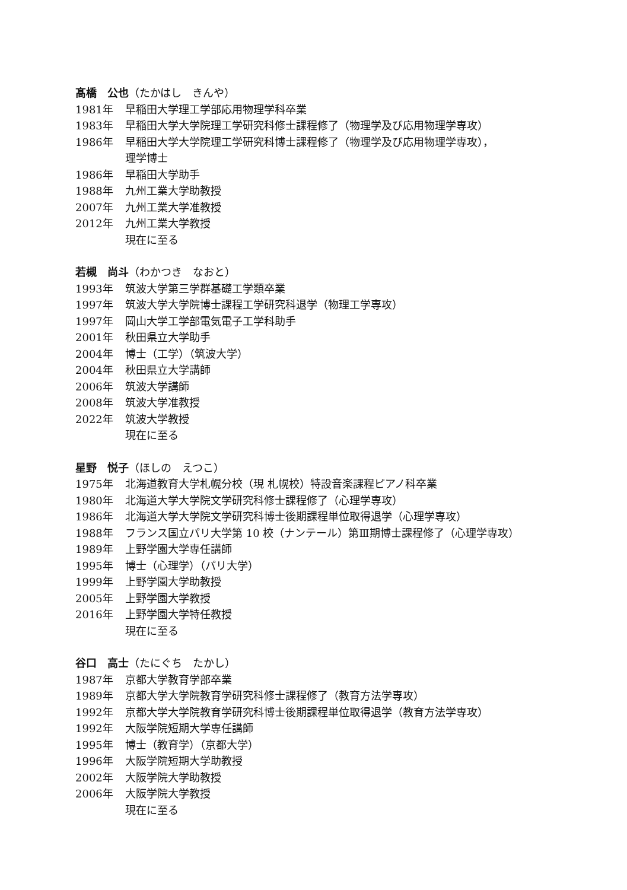髙橋　公也（たかはし　きんや）
1981年 早稲田大学理工学部応用物理学科卒業
1983年 早稲田大学大学院理工学研究科修士課程修了（物理学及び応用物理学専攻）
1986年 早稲田大学大学院理工学研究科博士課程修了（物理学及び応用物理学専攻），
理学博士
1986年 早稲田大学助手
1988年 九州工業大学助教授
2007年 九州工業大学准教授
2012年 九州工業大学教授
現在に至る
若槻　尚斗（わかつき　なおと）
1993年 筑波大学第三学群基礎工学類卒業
1997年 筑波大学大学院博士課程工学研究科退学（物理工学専攻）
1997年 岡山大学工学部電気電子工学科助手
2001年 秋田県立大学助手
2004年 博士（工学）（筑波大学）
2004年 秋田県立大学講師
2006年 筑波大学講師
2008年 筑波大学准教授
2022年 筑波大学教授
現在に至る
星野　悦子（ほしの　えつこ）
1975年 北海道教育大学札幌分校（現 札幌校）特設音楽課程ピアノ科卒業
1980年 北海道大学大学院文学研究科修士課程修了（心理学専攻）
1986年 北海道大学大学院文学研究科博士後期課程単位取得退学（心理学専攻）
1988年 フランス国立パリ大学第 10 校（ナンテール）第Ⅲ期博士課程修了（心理学専攻）
1989年 上野学園大学専任講師
1995年 博士（心理学）（パリ大学）
1999年 上野学園大学助教授
2005年 上野学園大学教授
2016年 上野学園大学特任教授
現在に至る
谷口　高士（たにぐち　たかし）
1987年 京都大学教育学部卒業
1989年 京都大学大学院教育学研究科修士課程修了（教育方法学専攻）
1992年 京都大学大学院教育学研究科博士後期課程単位取得退学（教育方法学専攻）
1992年 大阪学院短期大学専任講師
1995年 博士（教育学）（京都大学）
1996年 大阪学院短期大学助教授
2002年 大阪学院大学助教授
2006年 大阪学院大学教授
現在に至る